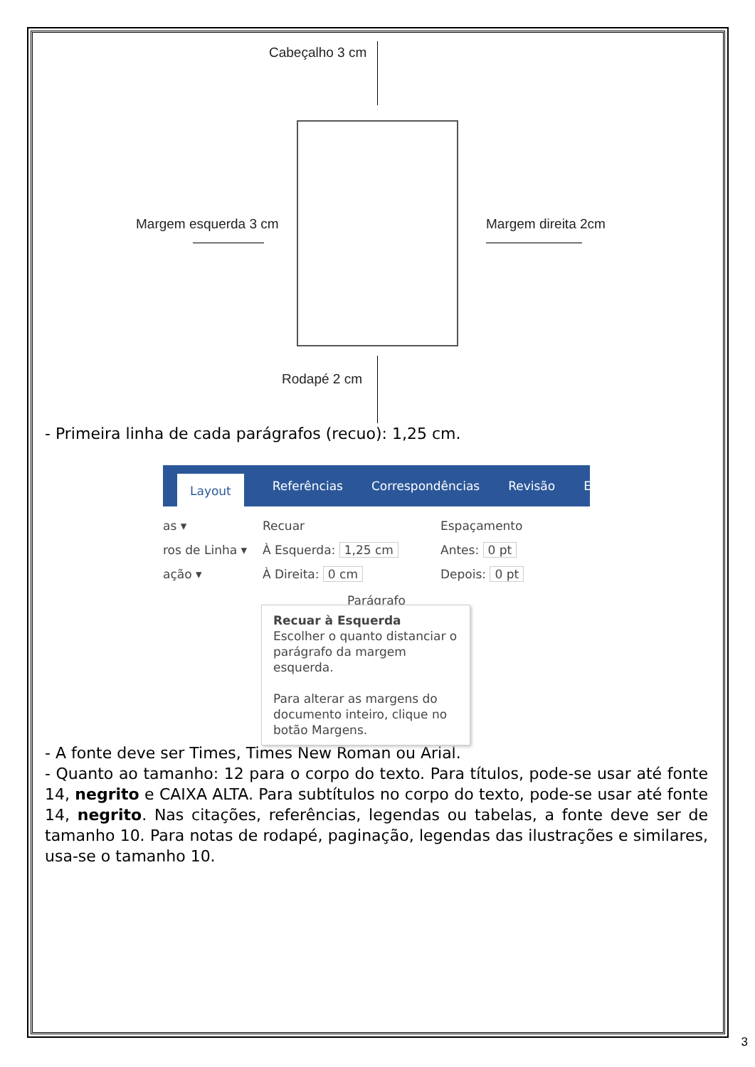Cabeçalho 3 cm
Margem esquerda 3 cm Margem direita 2cm
Rodapé 2 cm
- Primeira linha de cada parágrafos (recuo): 1,25 cm.
Layout Referências Correspondências Revisão Exibir
as ▾
ros de Linha ▾
ação ▾
Recuar
À Esquerda: 1,25 cm
À Direita: 0 cm
Espaçamento
Antes: 0 pt
Depois: 0 pt
Parágrafo
Recuar à Esquerda
Escolher o quanto distanciar o parágrafo da margem esquerda.
Para alterar as margens do documento inteiro, clique no botão Margens.
- A fonte deve ser Times, Times New Roman ou Arial.
- Quanto ao tamanho: 12 para o corpo do texto. Para títulos, pode-se usar até fonte 14, negrito e CAIXA ALTA. Para subtítulos no corpo do texto, pode-se usar até fonte 14, negrito. Nas citações, referências, legendas ou tabelas, a fonte deve ser de tamanho 10. Para notas de rodapé, paginação, legendas das ilustrações e similares, usa-se o tamanho 10.
3